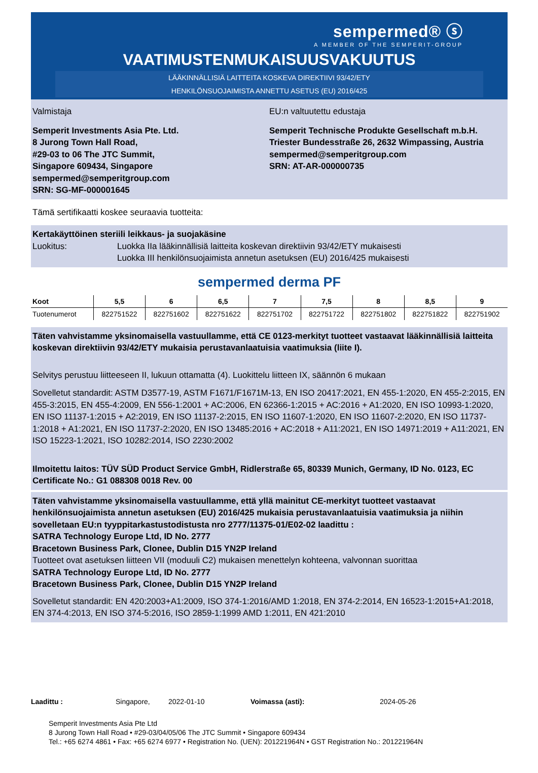sempermed® ⓢ
A MEMBER OF THE SEMPERIT-GROUP
VAATIMUSTENMUKAISUUSVAKUUTUS
LÄÄKINNÄLLISIÄ LAITTEITA KOSKEVA DIREKTIIVI 93/42/ETY
HENKILÖNSUOJAIMISTA ANNETTU ASETUS (EU) 2016/425
Valmistaja
Semperit Investments Asia Pte. Ltd.
8 Jurong Town Hall Road,
#29-03 to 06 The JTC Summit,
Singapore 609434, Singapore
sempermed@semperitgroup.com
SRN: SG-MF-000001645
EU:n valtuutettu edustaja
Semperit Technische Produkte Gesellschaft m.b.H.
Triester Bundesstraße 26, 2632 Wimpassing, Austria
sempermed@semperitgroup.com
SRN: AT-AR-000000735
Tämä sertifikaatti koskee seuraavia tuotteita:
Kertakäyttöinen steriili leikkaus- ja suojakäsine
Luokitus: Luokka IIa lääkinnällisiä laitteita koskevan direktiivin 93/42/ETY mukaisesti
Luokka III henkilönsuojaimista annetun asetuksen (EU) 2016/425 mukaisesti
sempermed derma PF
| Koot | 5,5 | 6 | 6,5 | 7 | 7,5 | 8 | 8,5 | 9 |
| --- | --- | --- | --- | --- | --- | --- | --- | --- |
| Tuotenumerot | 822751522 | 822751602 | 822751622 | 822751702 | 822751722 | 822751802 | 822751822 | 822751902 |
Täten vahvistamme yksinomaisella vastuullamme, että CE 0123-merkityt tuotteet vastaavat lääkinnällisiä laitteita koskevan direktiivin 93/42/ETY mukaisia perustavanlaatuisia vaatimuksia (liite I).
Selvitys perustuu liitteeseen II, lukuun ottamatta (4). Luokittelu liitteen IX, säännön 6 mukaan
Sovelletut standardit: ASTM D3577-19, ASTM F1671/F1671M-13, EN ISO 20417:2021, EN 455-1:2020, EN 455-2:2015, EN 455-3:2015, EN 455-4:2009, EN 556-1:2001 + AC:2006, EN 62366-1:2015 + AC:2016 + A1:2020, EN ISO 10993-1:2020, EN ISO 11137-1:2015 + A2:2019, EN ISO 11137-2:2015, EN ISO 11607-1:2020, EN ISO 11607-2:2020, EN ISO 11737-1:2018 + A1:2021, EN ISO 11737-2:2020, EN ISO 13485:2016 + AC:2018 + A11:2021, EN ISO 14971:2019 + A11:2021, EN ISO 15223-1:2021, ISO 10282:2014, ISO 2230:2002
Ilmoitettu laitos: TÜV SÜD Product Service GmbH, Ridlerstraße 65, 80339 Munich, Germany, ID No. 0123, EC Certificate No.: G1 088308 0018 Rev. 00
Täten vahvistamme yksinomaisella vastuullamme, että yllä mainitut CE-merkityt tuotteet vastaavat henkilönsuojaimista annetun asetuksen (EU) 2016/425 mukaisia perustavanlaatuisia vaatimuksia ja niihin sovelletaan EU:n tyyppitarkastustodistusta nro 2777/11375-01/E02-02 laadittu :
SATRA Technology Europe Ltd, ID No. 2777
Bracetown Business Park, Clonee, Dublin D15 YN2P Ireland
Tuotteet ovat asetuksen liitteen VII (moduuli C2) mukaisen menettelyn kohteena, valvonnan suorittaa
SATRA Technology Europe Ltd, ID No. 2777
Bracetown Business Park, Clonee, Dublin D15 YN2P Ireland
Sovelletut standardit: EN 420:2003+A1:2009, ISO 374-1:2016/AMD 1:2018, EN 374-2:2014, EN 16523-1:2015+A1:2018, EN 374-4:2013, EN ISO 374-5:2016, ISO 2859-1:1999 AMD 1:2011, EN 421:2010
Laadittu : Singapore, 2022-01-10 Voimassa (asti): 2024-05-26
Semperit Investments Asia Pte Ltd
8 Jurong Town Hall Road • #29-03/04/05/06 The JTC Summit • Singapore 609434
Tel.: +65 6274 4861 • Fax: +65 6274 6977 • Registration No. (UEN): 201221964N • GST Registration No.: 201221964N